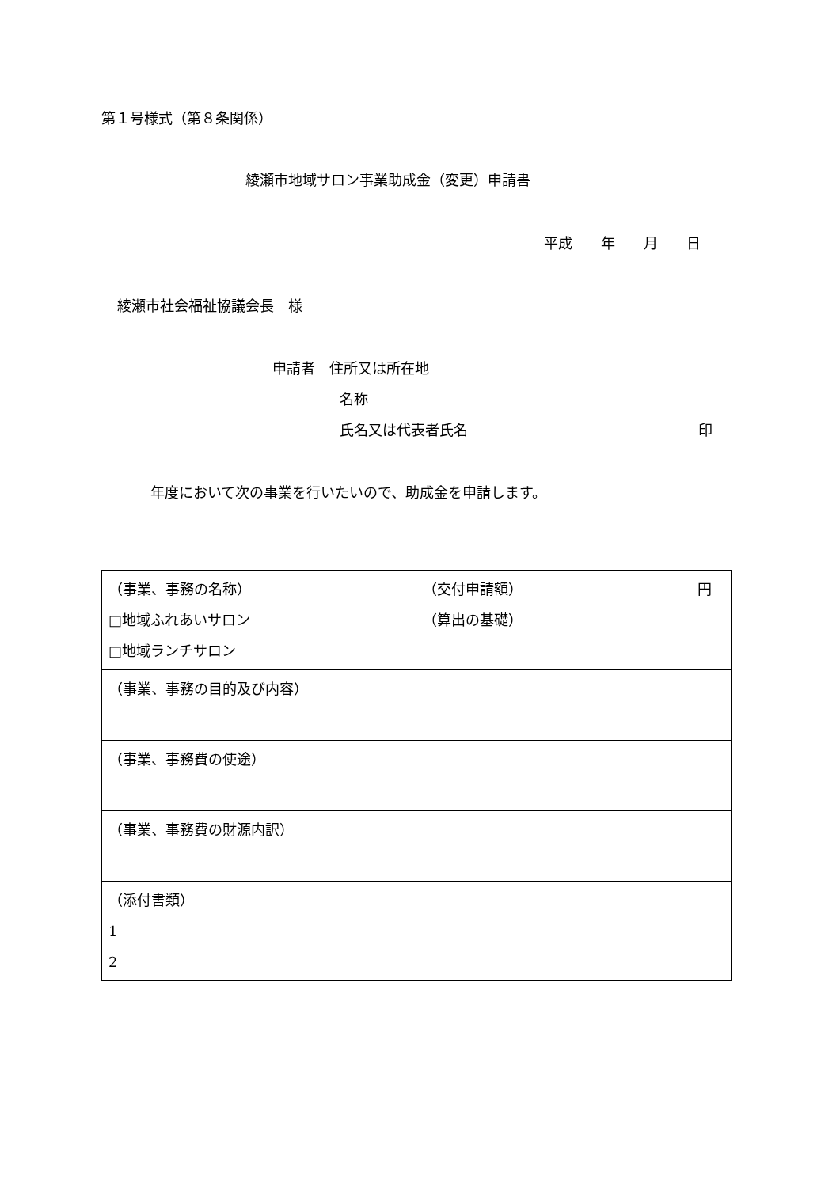第１号様式（第８条関係）
綾瀬市地域サロン事業助成金（変更）申請書
平成　　年　　月　　日
綾瀬市社会福祉協議会長　様
申請者　住所又は所在地
名称
氏名又は代表者氏名 印
年度において次の事業を行いたいので、助成金を申請します。
| （事業、事務の名称） □地域ふれあいサロン □地域ランチサロン | （交付申請額） 円 （算出の基礎） |
| （事業、事務の目的及び内容） | |
| （事業、事務費の使途） | |
| （事業、事務費の財源内訳） | |
| （添付書類） 1 2 | |